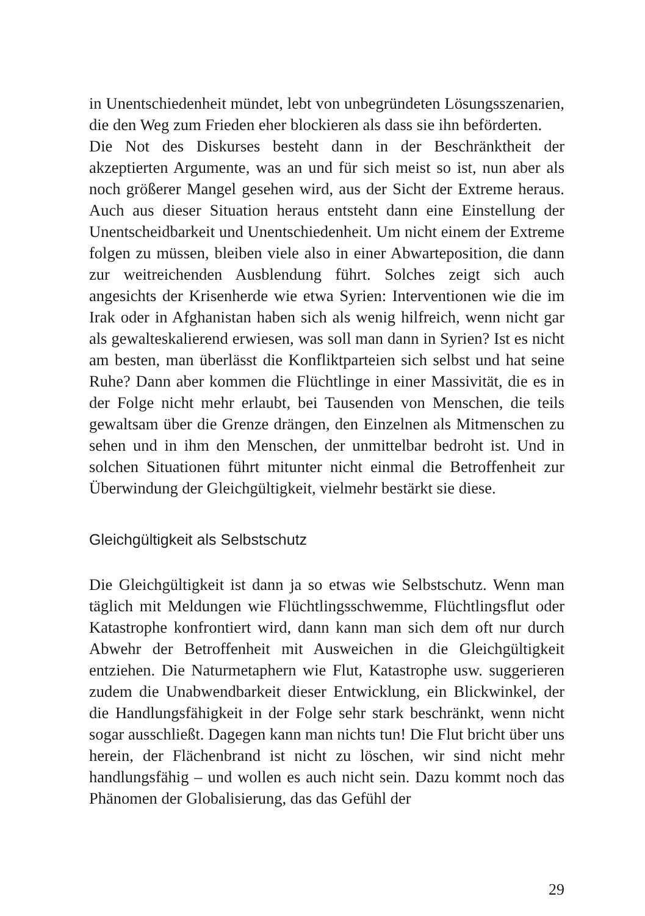in Unentschiedenheit mündet, lebt von unbegründeten Lösungsszenarien, die den Weg zum Frieden eher blockieren als dass sie ihn beförderten.
Die Not des Diskurses besteht dann in der Beschränktheit der akzeptierten Argumente, was an und für sich meist so ist, nun aber als noch größerer Mangel gesehen wird, aus der Sicht der Extreme heraus. Auch aus dieser Situation heraus entsteht dann eine Einstellung der Unentscheidbarkeit und Unentschiedenheit. Um nicht einem der Extreme folgen zu müssen, bleiben viele also in einer Abwarteposition, die dann zur weitreichenden Ausblendung führt. Solches zeigt sich auch angesichts der Krisenherde wie etwa Syrien: Interventionen wie die im Irak oder in Afghanistan haben sich als wenig hilfreich, wenn nicht gar als gewalteskalierend erwiesen, was soll man dann in Syrien? Ist es nicht am besten, man überlässt die Konfliktparteien sich selbst und hat seine Ruhe? Dann aber kommen die Flüchtlinge in einer Massivität, die es in der Folge nicht mehr erlaubt, bei Tausenden von Menschen, die teils gewaltsam über die Grenze drängen, den Einzelnen als Mitmenschen zu sehen und in ihm den Menschen, der unmittelbar bedroht ist. Und in solchen Situationen führt mitunter nicht einmal die Betroffenheit zur Überwindung der Gleichgültigkeit, vielmehr bestärkt sie diese.
Gleichgültigkeit als Selbstschutz
Die Gleichgültigkeit ist dann ja so etwas wie Selbstschutz. Wenn man täglich mit Meldungen wie Flüchtlingsschwemme, Flüchtlingsflut oder Katastrophe konfrontiert wird, dann kann man sich dem oft nur durch Abwehr der Betroffenheit mit Ausweichen in die Gleichgültigkeit entziehen. Die Naturmetaphern wie Flut, Katastrophe usw. suggerieren zudem die Unabwendbarkeit dieser Entwicklung, ein Blickwinkel, der die Handlungsfähigkeit in der Folge sehr stark beschränkt, wenn nicht sogar ausschließt. Dagegen kann man nichts tun! Die Flut bricht über uns herein, der Flächenbrand ist nicht zu löschen, wir sind nicht mehr handlungsfähig – und wollen es auch nicht sein. Dazu kommt noch das Phänomen der Globalisierung, das das Gefühl der
29